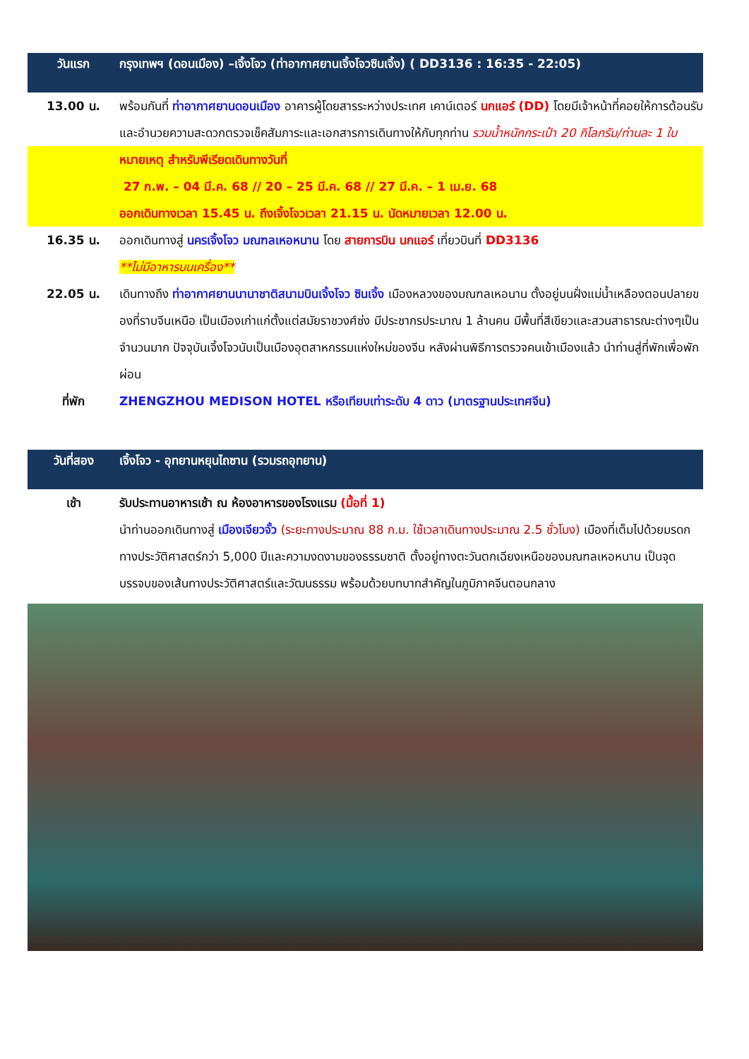| วันแรก | กรุงเทพฯ (ดอนเมือง) –เจิ้งโจว (ท่าอากาศยานเจิ้งโจวซินเจิ้ง) ( DD3136 : 16:35 - 22:05) |
| 13.00 น. | พร้อมกันที่ ท่าอากาศยานดอนเมือง อาคารผู้โดยสารระหว่างประเทศ เคาน์เตอร์ นกแอร์ (DD) โดยมีเจ้าหน้าที่คอยให้การต้อนรับและอำนวยความสะดวกตรวจเช็คสัมภาระและเอกสารการเดินทางให้กับทุกท่าน รวมน้ำหนักกระเป๋า 20 กิโลกรัม/ท่านละ 1 ใบ |
| | หมายเหตุ สำหรับพีเรียดเดินทางวันที่ 27 ก.พ. – 04 มี.ค. 68 // 20 – 25 มี.ค. 68 // 27 มี.ค. – 1 เม.ย. 68 ออกเดินทางเวลา 15.45 น. ถึงเจิ้งโจวเวลา 21.15 น. นัดหมายเวลา 12.00 น. |
| 16.35 น. | ออกเดินทางสู่ นครเจิ้งโจว มณฑลเหอหนาน โดย สายการบิน นกแอร์ เที่ยวบินที่ DD3136 **ไม่มีอาหารบนเครื่อง** |
| 22.05 น. | เดินทางถึง ท่าอากาศยานนานาชาติสนามบินเจิ้งโจว ซินเจิ้ง เมืองหลวงของมณฑลเหอนาน ตั้งอยู่บนฝั่งแม่น้ำเหลืองตอนปลายของที่ราบจีนเหนือ เป็นเมืองเก่าแก่ตั้งแต่สมัยราชวงศ์ซ่ง มีประชากรประมาณ 1 ล้านคน มีพื้นที่สีเขียวและสวนสาธารณะต่างๆเป็นจำนวนมาก ปัจจุบันเจิ้งโจวนับเป็นเมืองอุตสาหกรรมแห่งใหม่ของจีน หลังผ่านพิธีการตรวจคนเข้าเมืองแล้ว นำท่านสู่ที่พักเพื่อพักผ่อน |
| ที่พัก | ZHENGZHOU MEDISON HOTEL หรือเทียบเท่าระดับ 4 ดาว (มาตรฐานประเทศจีน) |
| วันที่สอง | เจิ้งโจว - อุทยานหยุนไถซาน (รวมรถอุทยาน) |
| เช้า | รับประทานอาหารเช้า ณ ห้องอาหารของโรงแรม (มื้อที่ 1) นำท่านออกเดินทางสู่ เมืองเจียวจั้ว (ระยะทางประมาณ 88 ก.ม. ใช้เวลาเดินทางประมาณ 2.5 ชั่วโมง) เมืองที่เต็มไปด้วยมรดกทางประวัติศาสตร์กว่า 5,000 ปีและความงดงามของธรรมชาติ ตั้งอยู่ทางตะวันตกเฉียงเหนือของมณฑลเหอหนาน เป็นจุดบรรจบของเส้นทางประวัติศาสตร์และวัฒนธรรม พร้อมด้วยบทบาทสำคัญในภูมิภาคจีนตอนกลาง |